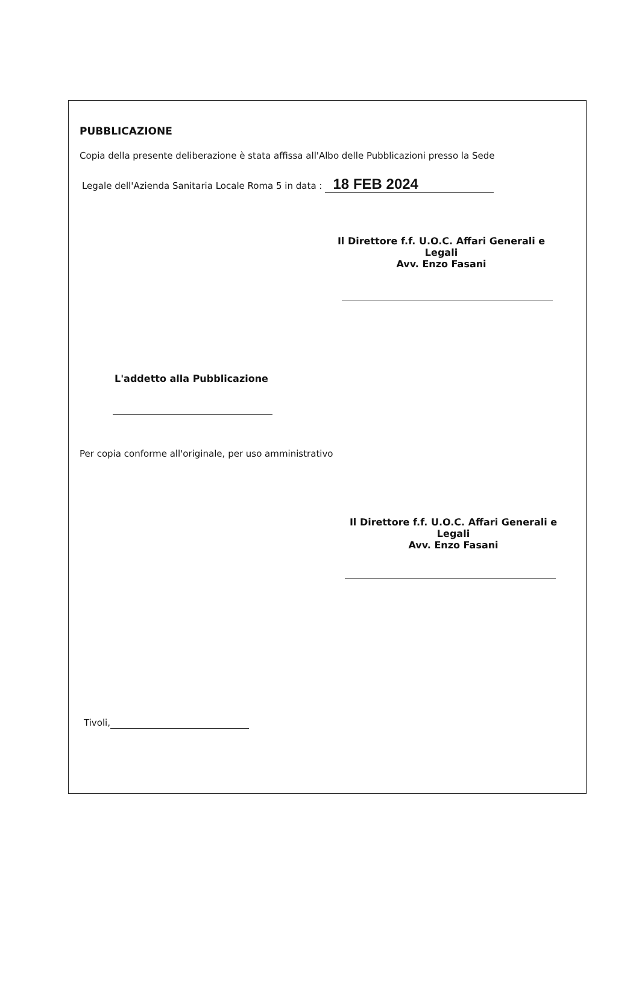PUBBLICAZIONE
Copia della presente deliberazione è stata affissa all'Albo delle Pubblicazioni presso la Sede
Legale dell'Azienda Sanitaria Locale Roma 5 in data : 18 FEB 2024
Il Direttore f.f. U.O.C. Affari Generali e Legali
Avv. Enzo Fasani
L'addetto alla Pubblicazione
Per copia conforme all'originale, per uso amministrativo
Il Direttore f.f. U.O.C. Affari Generali e Legali
Avv. Enzo Fasani
Tivoli,